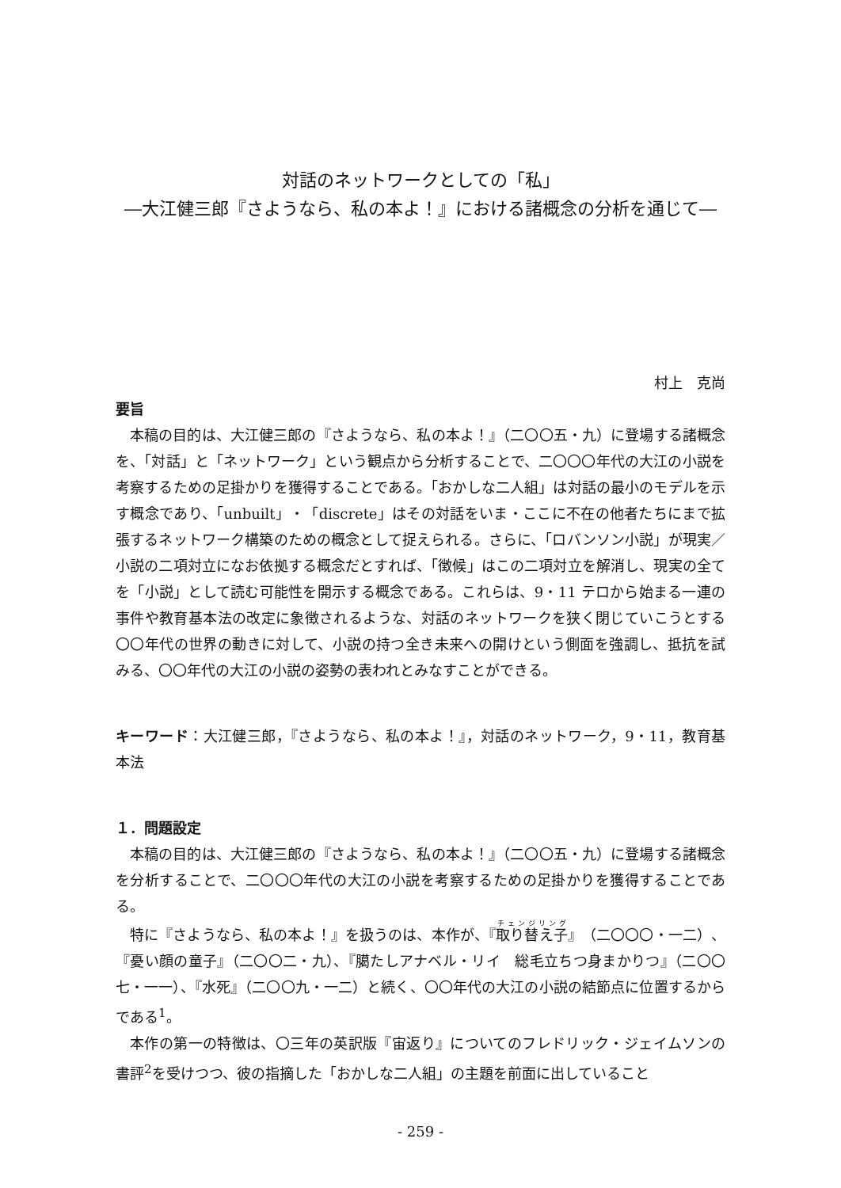対話のネットワークとしての「私」
―大江健三郎『さようなら、私の本よ！』における諸概念の分析を通じて―
村上　克尚
要旨
本稿の目的は、大江健三郎の『さようなら、私の本よ！』（二〇〇五・九）に登場する諸概念を、「対話」と「ネットワーク」という観点から分析することで、二〇〇〇年代の大江の小説を考察するための足掛かりを獲得することである。「おかしな二人組」は対話の最小のモデルを示す概念であり、「unbuilt」・「discrete」はその対話をいま・ここに不在の他者たちにまで拡張するネットワーク構築のための概念として捉えられる。さらに、「ロバンソン小説」が現実／小説の二項対立になお依拠する概念だとすれば、「徴候」はこの二項対立を解消し、現実の全てを「小説」として読む可能性を開示する概念である。これらは、9・11 テロから始まる一連の事件や教育基本法の改定に象徴されるような、対話のネットワークを狭く閉じていこうとする〇〇年代の世界の動きに対して、小説の持つ全き未来への開けという側面を強調し、抵抗を試みる、〇〇年代の大江の小説の姿勢の表われとみなすことができる。
キーワード：大江健三郎，『さようなら、私の本よ！』，対話のネットワーク，9・11，教育基本法
１．問題設定
本稿の目的は、大江健三郎の『さようなら、私の本よ！』（二〇〇五・九）に登場する諸概念を分析することで、二〇〇〇年代の大江の小説を考察するための足掛かりを獲得することである。
特に『さようなら、私の本よ！』を扱うのは、本作が、『取り替え子』（二〇〇〇・一二）、『憂い顔の童子』（二〇〇二・九）、『臈たしアナベル・リイ　総毛立ちつ身まかりつ』（二〇〇七・一一）、『水死』（二〇〇九・一二）と続く、〇〇年代の大江の小説の結節点に位置するからである<sup>1</sup>。
本作の第一の特徴は、〇三年の英訳版『宙返り』についてのフレドリック・ジェイムソンの書評<sup>2</sup>を受けつつ、彼の指摘した「おかしな二人組」の主題を前面に出していること
- 259 -